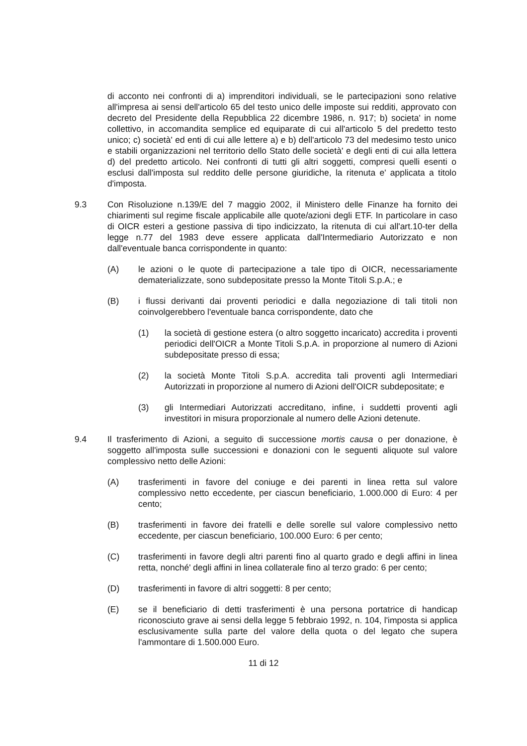di acconto nei confronti di a) imprenditori individuali, se le partecipazioni sono relative all'impresa ai sensi dell'articolo 65 del testo unico delle imposte sui redditi, approvato con decreto del Presidente della Repubblica 22 dicembre 1986, n. 917; b) societa' in nome collettivo, in accomandita semplice ed equiparate di cui all'articolo 5 del predetto testo unico; c) società' ed enti di cui alle lettere a) e b) dell'articolo 73 del medesimo testo unico e stabili organizzazioni nel territorio dello Stato delle società' e degli enti di cui alla lettera d) del predetto articolo. Nei confronti di tutti gli altri soggetti, compresi quelli esenti o esclusi dall'imposta sul reddito delle persone giuridiche, la ritenuta e' applicata a titolo d'imposta.
9.3 Con Risoluzione n.139/E del 7 maggio 2002, il Ministero delle Finanze ha fornito dei chiarimenti sul regime fiscale applicabile alle quote/azioni degli ETF. In particolare in caso di OICR esteri a gestione passiva di tipo indicizzato, la ritenuta di cui all'art.10-ter della legge n.77 del 1983 deve essere applicata dall'Intermediario Autorizzato e non dall'eventuale banca corrispondente in quanto:
(A) le azioni o le quote di partecipazione a tale tipo di OICR, necessariamente dematerializzate, sono subdepositate presso la Monte Titoli S.p.A.; e
(B) i flussi derivanti dai proventi periodici e dalla negoziazione di tali titoli non coinvolgerebbero l'eventuale banca corrispondente, dato che
(1) la società di gestione estera (o altro soggetto incaricato) accredita i proventi periodici dell'OICR a Monte Titoli S.p.A. in proporzione al numero di Azioni subdepositate presso di essa;
(2) la società Monte Titoli S.p.A. accredita tali proventi agli Intermediari Autorizzati in proporzione al numero di Azioni dell'OICR subdepositate; e
(3) gli Intermediari Autorizzati accreditano, infine, i suddetti proventi agli investitori in misura proporzionale al numero delle Azioni detenute.
9.4 Il trasferimento di Azioni, a seguito di successione mortis causa o per donazione, è soggetto all'imposta sulle successioni e donazioni con le seguenti aliquote sul valore complessivo netto delle Azioni:
(A) trasferimenti in favore del coniuge e dei parenti in linea retta sul valore complessivo netto eccedente, per ciascun beneficiario, 1.000.000 di Euro: 4 per cento;
(B) trasferimenti in favore dei fratelli e delle sorelle sul valore complessivo netto eccedente, per ciascun beneficiario, 100.000 Euro: 6 per cento;
(C) trasferimenti in favore degli altri parenti fino al quarto grado e degli affini in linea retta, nonché' degli affini in linea collaterale fino al terzo grado: 6 per cento;
(D) trasferimenti in favore di altri soggetti: 8 per cento;
(E) se il beneficiario di detti trasferimenti è una persona portatrice di handicap riconosciuto grave ai sensi della legge 5 febbraio 1992, n. 104, l'imposta si applica esclusivamente sulla parte del valore della quota o del legato che supera l'ammontare di 1.500.000 Euro.
11 di 12